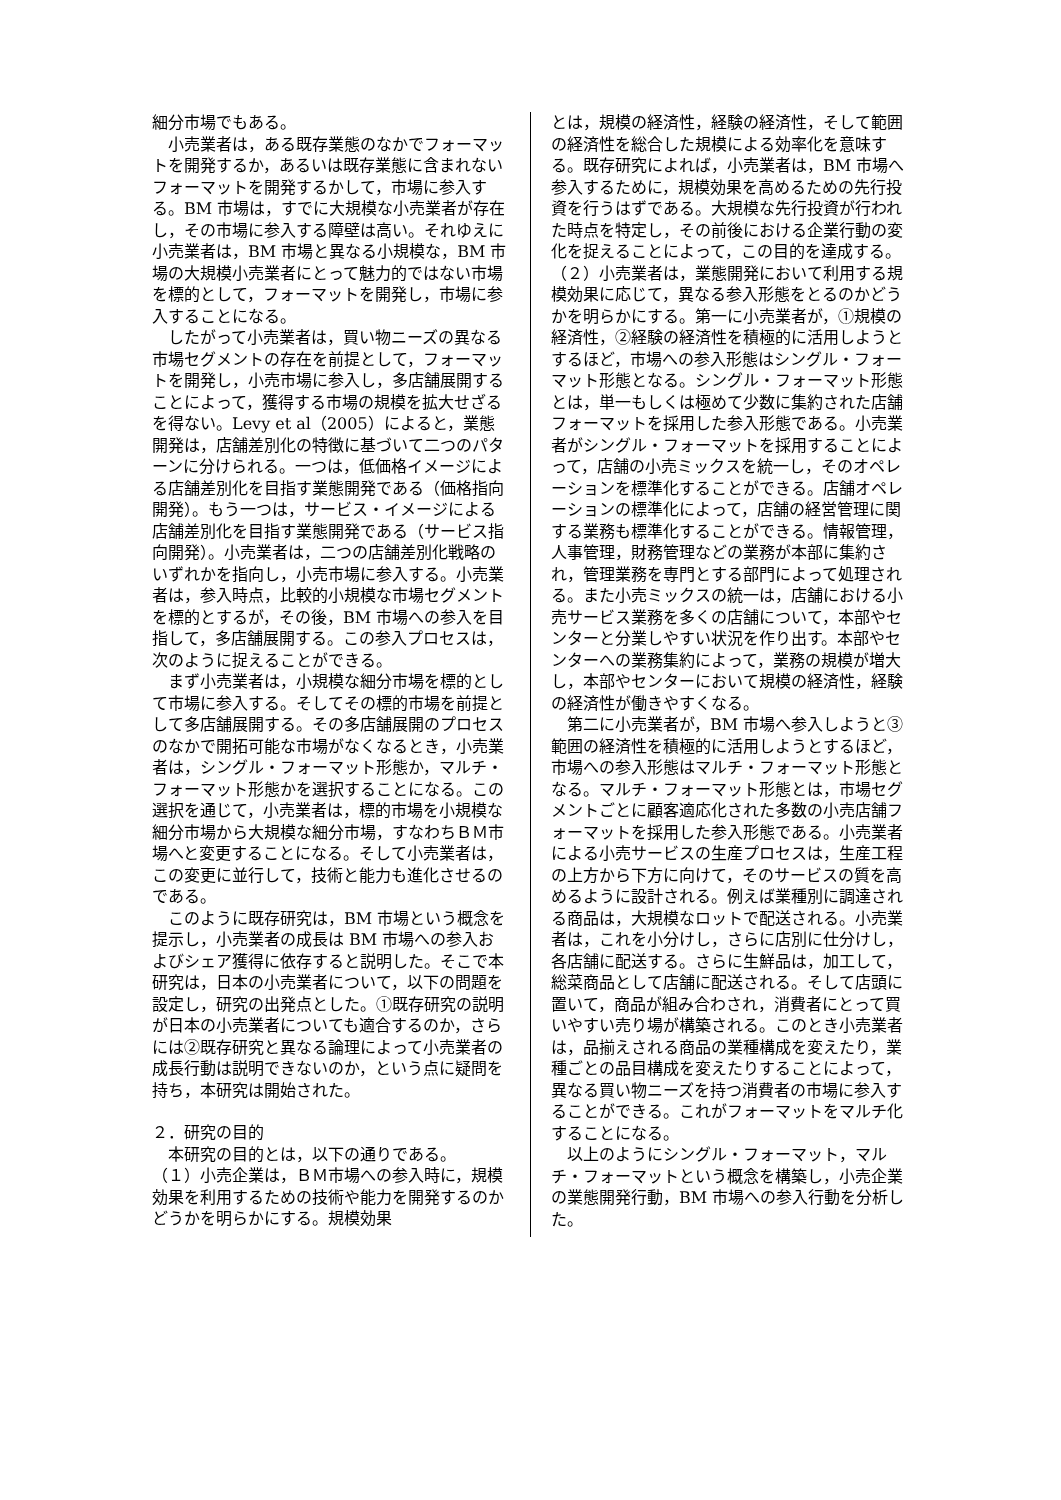細分市場でもある。
小売業者は，ある既存業態のなかでフォーマットを開発するか，あるいは既存業態に含まれないフォーマットを開発するかして，市場に参入する。BM 市場は，すでに大規模な小売業者が存在し，その市場に参入する障壁は高い。それゆえに小売業者は，BM 市場と異なる小規模な，BM 市場の大規模小売業者にとって魅力的ではない市場を標的として，フォーマットを開発し，市場に参入することになる。
したがって小売業者は，買い物ニーズの異なる市場セグメントの存在を前提として，フォーマットを開発し，小売市場に参入し，多店舗展開することによって，獲得する市場の規模を拡大せざるを得ない。Levy et al（2005）によると，業態開発は，店舗差別化の特徴に基づいて二つのパターンに分けられる。一つは，低価格イメージによる店舗差別化を目指す業態開発である（価格指向開発）。もう一つは，サービス・イメージによる店舗差別化を目指す業態開発である（サービス指向開発）。小売業者は，二つの店舗差別化戦略のいずれかを指向し，小売市場に参入する。小売業者は，参入時点，比較的小規模な市場セグメントを標的とするが，その後，BM 市場への参入を目指して，多店舗展開する。この参入プロセスは，次のように捉えることができる。
まず小売業者は，小規模な細分市場を標的として市場に参入する。そしてその標的市場を前提として多店舗展開する。その多店舗展開のプロセスのなかで開拓可能な市場がなくなるとき，小売業者は，シングル・フォーマット形態か，マルチ・フォーマット形態かを選択することになる。この選択を通じて，小売業者は，標的市場を小規模な細分市場から大規模な細分市場，すなわちＢＭ市場へと変更することになる。そして小売業者は，この変更に並行して，技術と能力も進化させるのである。
このように既存研究は，BM 市場という概念を提示し，小売業者の成長は BM 市場への参入およびシェア獲得に依存すると説明した。そこで本研究は，日本の小売業者について，以下の問題を設定し，研究の出発点とした。①既存研究の説明が日本の小売業者についても適合するのか，さらには②既存研究と異なる論理によって小売業者の成長行動は説明できないのか，という点に疑問を持ち，本研究は開始された。
２．研究の目的
本研究の目的とは，以下の通りである。
（１）小売企業は，ＢＭ市場への参入時に，規模効果を利用するための技術や能力を開発するのかどうかを明らかにする。規模効果
とは，規模の経済性，経験の経済性，そして範囲の経済性を総合した規模による効率化を意味する。既存研究によれば，小売業者は，BM 市場へ参入するために，規模効果を高めるための先行投資を行うはずである。大規模な先行投資が行われた時点を特定し，その前後における企業行動の変化を捉えることによって，この目的を達成する。
（２）小売業者は，業態開発において利用する規模効果に応じて，異なる参入形態をとるのかどうかを明らかにする。第一に小売業者が，①規模の経済性，②経験の経済性を積極的に活用しようとするほど，市場への参入形態はシングル・フォーマット形態となる。シングル・フォーマット形態とは，単一もしくは極めて少数に集約された店舗フォーマットを採用した参入形態である。小売業者がシングル・フォーマットを採用することによって，店舗の小売ミックスを統一し，そのオペレーションを標準化することができる。店舗オペレーションの標準化によって，店舗の経営管理に関する業務も標準化することができる。情報管理，人事管理，財務管理などの業務が本部に集約され，管理業務を専門とする部門によって処理される。また小売ミックスの統一は，店舗における小売サービス業務を多くの店舗について，本部やセンターと分業しやすい状況を作り出す。本部やセンターへの業務集約によって，業務の規模が増大し，本部やセンターにおいて規模の経済性，経験の経済性が働きやすくなる。
第二に小売業者が，BM 市場へ参入しようと③範囲の経済性を積極的に活用しようとするほど，市場への参入形態はマルチ・フォーマット形態となる。マルチ・フォーマット形態とは，市場セグメントごとに顧客適応化された多数の小売店舗フォーマットを採用した参入形態である。小売業者による小売サービスの生産プロセスは，生産工程の上方から下方に向けて，そのサービスの質を高めるように設計される。例えば業種別に調達される商品は，大規模なロットで配送される。小売業者は，これを小分けし，さらに店別に仕分けし，各店舗に配送する。さらに生鮮品は，加工して，総菜商品として店舗に配送される。そして店頭に置いて，商品が組み合わされ，消費者にとって買いやすい売り場が構築される。このとき小売業者は，品揃えされる商品の業種構成を変えたり，業種ごとの品目構成を変えたりすることによって，異なる買い物ニーズを持つ消費者の市場に参入することができる。これがフォーマットをマルチ化することになる。
以上のようにシングル・フォーマット，マルチ・フォーマットという概念を構築し，小売企業の業態開発行動，BM 市場への参入行動を分析した。